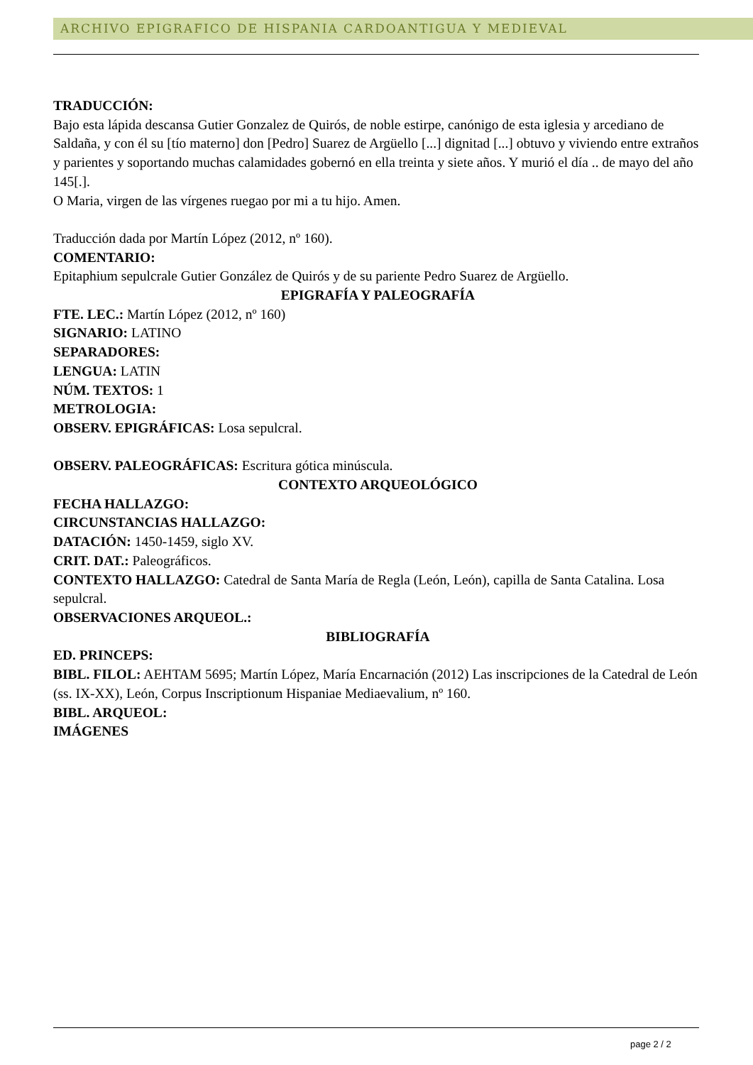ARCHIVO EPIGRAFICO DE HISPANIA CARDOANTIGUA Y MEDIEVAL
TRADUCCIÓN:
Bajo esta lápida descansa Gutier Gonzalez de Quirós, de noble estirpe, canónigo de esta iglesia y arcediano de Saldaña, y con él su [tío materno] don [Pedro] Suarez de Argüello [...] dignitad [...] obtuvo y viviendo entre extraños y parientes y soportando muchas calamidades gobernó en ella treinta y siete años. Y murió el día .. de mayo del año 145[.].
O Maria, virgen de las vírgenes ruegao por mi a tu hijo. Amen.
Traducción dada por Martín López (2012, nº 160).
COMENTARIO:
Epitaphium sepulcrale Gutier González de Quirós y de su pariente Pedro Suarez de Argüello.
EPIGRAFÍA Y PALEOGRAFÍA
FTE. LEC.: Martín López (2012, nº 160)
SIGNARIO: LATINO
SEPARADORES:
LENGUA: LATIN
NÚM. TEXTOS: 1
METROLOGIA:
OBSERV. EPIGRÁFICAS: Losa sepulcral.
OBSERV. PALEOGRÁFICAS: Escritura gótica minúscula.
CONTEXTO ARQUEOLÓGICO
FECHA HALLAZGO:
CIRCUNSTANCIAS HALLAZGO:
DATACIÓN: 1450-1459, siglo XV.
CRIT. DAT.: Paleográficos.
CONTEXTO HALLAZGO: Catedral de Santa María de Regla (León, León), capilla de Santa Catalina. Losa sepulcral.
OBSERVACIONES ARQUEOL.:
BIBLIOGRAFÍA
ED. PRINCEPS:
BIBL. FILOL: AEHTAM 5695; Martín López, María Encarnación (2012) Las inscripciones de la Catedral de León (ss. IX-XX), León, Corpus Inscriptionum Hispaniae Mediaevalium, nº 160.
BIBL. ARQUEOL:
IMÁGENES
page 2 / 2